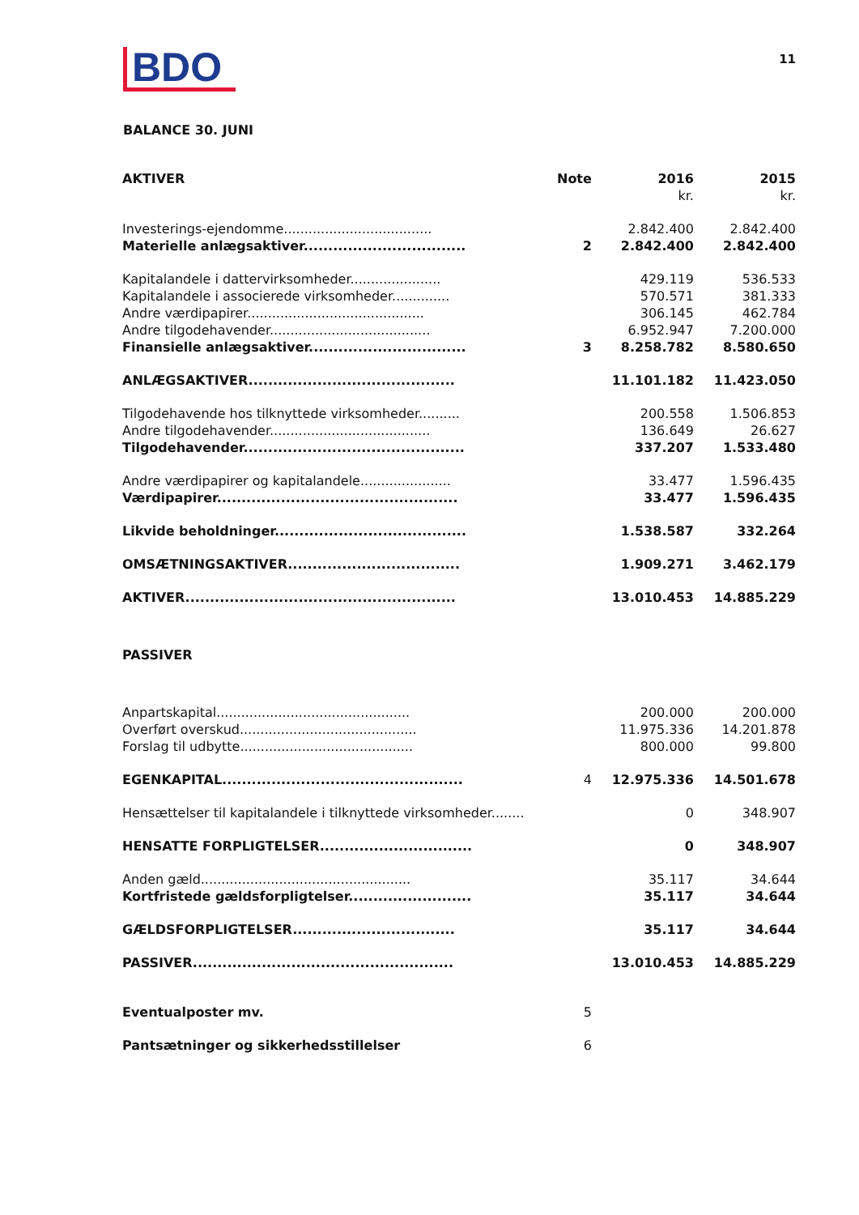BDO
11
BALANCE 30. JUNI
| AKTIVER | Note | 2016 | 2015 |
| --- | --- | --- | --- |
| | | kr. | kr. |
| Investerings-ejendomme.................................... | | 2.842.400 | 2.842.400 |
| Materielle anlægsaktiver................................. | 2 | 2.842.400 | 2.842.400 |
| Kapitalandele i dattervirksomheder...................... | | 429.119 | 536.533 |
| Kapitalandele i associerede virksomheder.............. | | 570.571 | 381.333 |
| Andre værdipapirer........................................... | | 306.145 | 462.784 |
| Andre tilgodehavender....................................... | | 6.952.947 | 7.200.000 |
| Finansielle anlægsaktiver................................ | 3 | 8.258.782 | 8.580.650 |
| ANLÆGSAKTIVER.......................................... | | 11.101.182 | 11.423.050 |
| Tilgodehavende hos tilknyttede virksomheder.......... | | 200.558 | 1.506.853 |
| Andre tilgodehavender....................................... | | 136.649 | 26.627 |
| Tilgodehavender............................................. | | 337.207 | 1.533.480 |
| Andre værdipapirer og kapitalandele...................... | | 33.477 | 1.596.435 |
| Værdipapirer................................................. | | 33.477 | 1.596.435 |
| Likvide beholdninger....................................... | | 1.538.587 | 332.264 |
| OMSÆTNINGSAKTIVER................................... | | 1.909.271 | 3.462.179 |
| AKTIVER....................................................... | | 13.010.453 | 14.885.229 |
| PASSIVER | | | |
| Anpartskapital............................................... | | 200.000 | 200.000 |
| Overført overskud........................................... | | 11.975.336 | 14.201.878 |
| Forslag til udbytte.......................................... | | 800.000 | 99.800 |
| EGENKAPITAL................................................. | 4 | 12.975.336 | 14.501.678 |
| Hensættelser til kapitalandele i tilknyttede virksomheder........ | | 0 | 348.907 |
| HENSATTE FORPLIGTELSER............................... | | 0 | 348.907 |
| Anden gæld................................................... | | 35.117 | 34.644 |
| Kortfristede gældsforpligtelser......................... | | 35.117 | 34.644 |
| GÆLDSFORPLIGTELSER................................. | | 35.117 | 34.644 |
| PASSIVER..................................................... | | 13.010.453 | 14.885.229 |
| Eventualposter mv. | 5 | | |
| Pantsætninger og sikkerhedsstillelser | 6 | | |